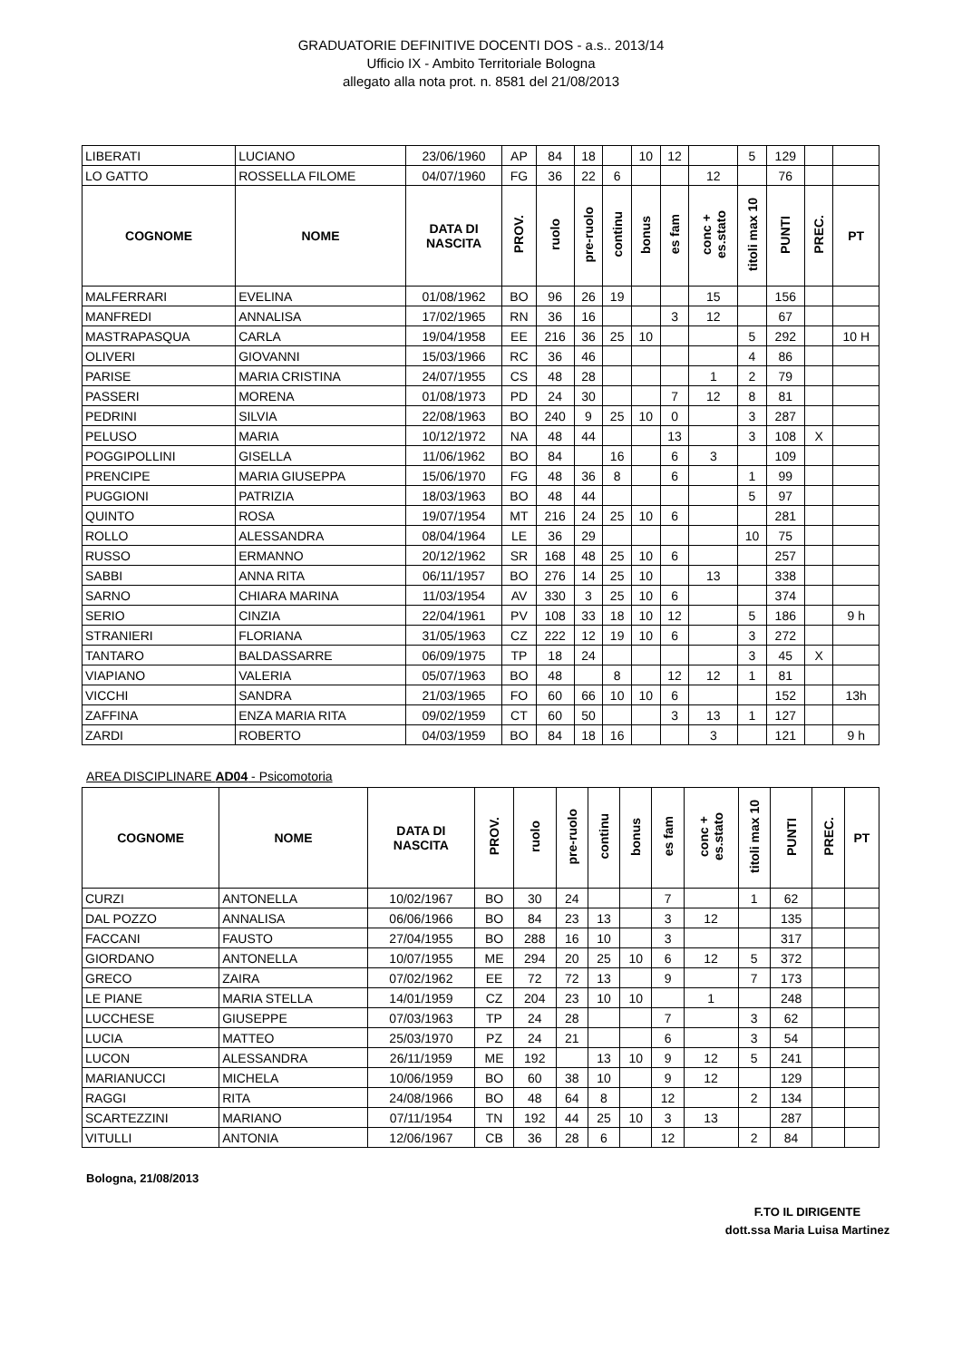GRADUATORIE DEFINITIVE DOCENTI DOS - a.s.. 2013/14
Ufficio IX - Ambito Territoriale Bologna
allegato alla nota prot. n. 8581 del 21/08/2013
| LIBERATI | LUCIANO | 23/06/1960 | AP | 84 | 18 | | 10 | 12 | | 5 | 129 | | |
| LO GATTO | ROSSELLA FILOME | 04/07/1960 | FG | 36 | 22 | 6 | | | 12 | | 76 | | |
| COGNOME | NOME | DATA DI NASCITA | PROV. | ruolo | pre-ruolo | continu | bonus | es fam | conc + es.stato | titoli max 10 | PUNTI | PREC. | PT |
| MALFERRARI | EVELINA | 01/08/1962 | BO | 96 | 26 | 19 | | | 15 | | 156 | | |
| MANFREDI | ANNALISA | 17/02/1965 | RN | 36 | 16 | | | 3 | 12 | | 67 | | |
| MASTRAPASQUA | CARLA | 19/04/1958 | EE | 216 | 36 | 25 | 10 | | | 5 | 292 | | 10 H |
| OLIVERI | GIOVANNI | 15/03/1966 | RC | 36 | 46 | | | | | 4 | 86 | | |
| PARISE | MARIA CRISTINA | 24/07/1955 | CS | 48 | 28 | | | | 1 | 2 | 79 | | |
| PASSERI | MORENA | 01/08/1973 | PD | 24 | 30 | | | 7 | 12 | 8 | 81 | | |
| PEDRINI | SILVIA | 22/08/1963 | BO | 240 | 9 | 25 | 10 | 0 | | 3 | 287 | | |
| PELUSO | MARIA | 10/12/1972 | NA | 48 | 44 | | | 13 | | 3 | 108 | X | |
| POGGIPOLLINI | GISELLA | 11/06/1962 | BO | 84 | | 16 | | 6 | 3 | | 109 | | |
| PRENCIPE | MARIA GIUSEPPA | 15/06/1970 | FG | 48 | 36 | 8 | | 6 | | 1 | 99 | | |
| PUGGIONI | PATRIZIA | 18/03/1963 | BO | 48 | 44 | | | | | 5 | 97 | | |
| QUINTO | ROSA | 19/07/1954 | MT | 216 | 24 | 25 | 10 | 6 | | | 281 | | |
| ROLLO | ALESSANDRA | 08/04/1964 | LE | 36 | 29 | | | | | 10 | 75 | | |
| RUSSO | ERMANNO | 20/12/1962 | SR | 168 | 48 | 25 | 10 | 6 | | | 257 | | |
| SABBI | ANNA RITA | 06/11/1957 | BO | 276 | 14 | 25 | 10 | | 13 | | 338 | | |
| SARNO | CHIARA MARINA | 11/03/1954 | AV | 330 | 3 | 25 | 10 | 6 | | | 374 | | |
| SERIO | CINZIA | 22/04/1961 | PV | 108 | 33 | 18 | 10 | 12 | | 5 | 186 | | 9 h |
| STRANIERI | FLORIANA | 31/05/1963 | CZ | 222 | 12 | 19 | 10 | 6 | | 3 | 272 | | |
| TANTARO | BALDASSARRE | 06/09/1975 | TP | 18 | 24 | | | | | 3 | 45 | X | |
| VIAPIANO | VALERIA | 05/07/1963 | BO | 48 | | 8 | | 12 | 12 | 1 | 81 | | |
| VICCHI | SANDRA | 21/03/1965 | FO | 60 | 66 | 10 | 10 | 6 | | | 152 | | 13h |
| ZAFFINA | ENZA MARIA RITA | 09/02/1959 | CT | 60 | 50 | | | 3 | 13 | 1 | 127 | | |
| ZARDI | ROBERTO | 04/03/1959 | BO | 84 | 18 | 16 | | | 3 | | 121 | | 9 h |
AREA DISCIPLINARE AD04 - Psicomotoria
| COGNOME | NOME | DATA DI NASCITA | PROV. | ruolo | pre-ruolo | continu | bonus | es fam | conc + es.stato | titoli max 10 | PUNTI | PREC. | PT |
| --- | --- | --- | --- | --- | --- | --- | --- | --- | --- | --- | --- | --- | --- |
| CURZI | ANTONELLA | 10/02/1967 | BO | 30 | 24 | | | 7 | | 1 | 62 | | |
| DAL POZZO | ANNALISA | 06/06/1966 | BO | 84 | 23 | 13 | | 3 | 12 | | 135 | | |
| FACCANI | FAUSTO | 27/04/1955 | BO | 288 | 16 | 10 | | 3 | | | 317 | | |
| GIORDANO | ANTONELLA | 10/07/1955 | ME | 294 | 20 | 25 | 10 | 6 | 12 | 5 | 372 | | |
| GRECO | ZAIRA | 07/02/1962 | EE | 72 | 72 | 13 | | 9 | | 7 | 173 | | |
| LE PIANE | MARIA STELLA | 14/01/1959 | CZ | 204 | 23 | 10 | 10 | | 1 | | 248 | | |
| LUCCHESE | GIUSEPPE | 07/03/1963 | TP | 24 | 28 | | | 7 | | 3 | 62 | | |
| LUCIA | MATTEO | 25/03/1970 | PZ | 24 | 21 | | | 6 | | 3 | 54 | | |
| LUCON | ALESSANDRA | 26/11/1959 | ME | 192 | | 13 | 10 | 9 | 12 | 5 | 241 | | |
| MARIANUCCI | MICHELA | 10/06/1959 | BO | 60 | 38 | 10 | | 9 | 12 | | 129 | | |
| RAGGI | RITA | 24/08/1966 | BO | 48 | 64 | 8 | | 12 | | 2 | 134 | | |
| SCARTEZZINI | MARIANO | 07/11/1954 | TN | 192 | 44 | 25 | 10 | 3 | 13 | | 287 | | |
| VITULLI | ANTONIA | 12/06/1967 | CB | 36 | 28 | 6 | | 12 | | 2 | 84 | | |
Bologna, 21/08/2013
F.TO IL DIRIGENTE
dott.ssa Maria Luisa Martinez